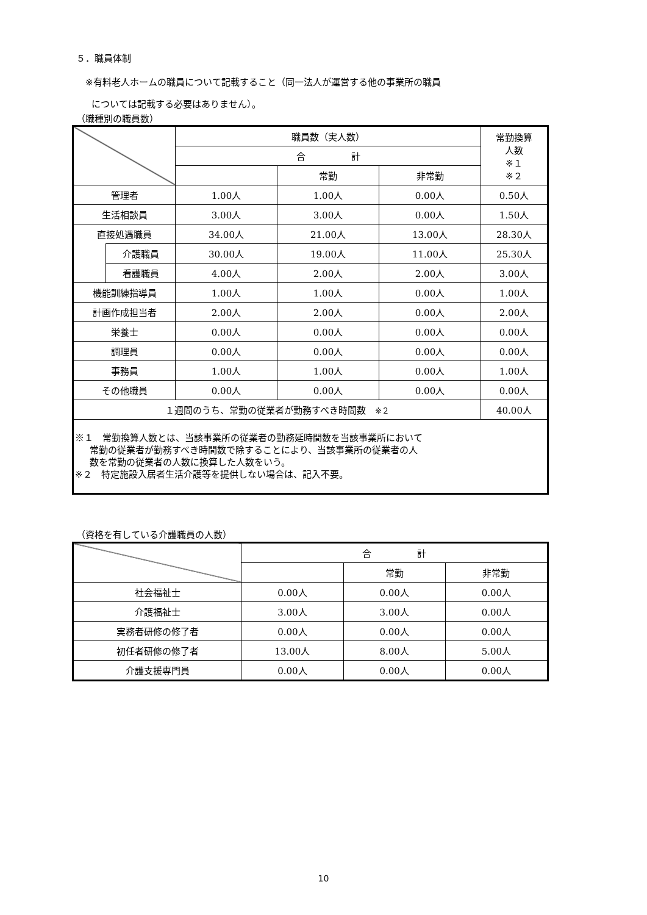５．職員体制
※有料老人ホームの職員について記載すること（同一法人が運営する他の事業所の職員
については記載する必要はありません）。
（職種別の職員数）
| | | 職員数（実人数） | | | 常勤換算 人数 ※１ ※２ |
| --- | --- | --- | --- | --- | --- |
| | | 合 計 | | | |
| | | | 常勤 | 非常勤 | |
| 管理者 | | 1.00人 | 1.00人 | 0.00人 | 0.50人 |
| 生活相談員 | | 3.00人 | 3.00人 | 0.00人 | 1.50人 |
| 直接処遇職員 | | 34.00人 | 21.00人 | 13.00人 | 28.30人 |
| | 介護職員 | 30.00人 | 19.00人 | 11.00人 | 25.30人 |
| | 看護職員 | 4.00人 | 2.00人 | 2.00人 | 3.00人 |
| 機能訓練指導員 | | 1.00人 | 1.00人 | 0.00人 | 1.00人 |
| 計画作成担当者 | | 2.00人 | 2.00人 | 0.00人 | 2.00人 |
| 栄養士 | | 0.00人 | 0.00人 | 0.00人 | 0.00人 |
| 調理員 | | 0.00人 | 0.00人 | 0.00人 | 0.00人 |
| 事務員 | | 1.00人 | 1.00人 | 0.00人 | 1.00人 |
| その他職員 | | 0.00人 | 0.00人 | 0.00人 | 0.00人 |
| １週間のうち、常勤の従業者が勤務すべき時間数 ※２ | | | | | 40.00人 |
| ※１ 常勤換算人数とは、当該事業所の従業者の勤務延時間数を当該事業所において 常勤の従業者が勤務すべき時間数で除することにより、当該事業所の従業者の人 数を常勤の従業者の人数に換算した人数をいう。 ※２ 特定施設入居者生活介護等を提供しない場合は、記入不要。 | | | | | |
（資格を有している介護職員の人数）
| | 合 計 | | |
| --- | --- | --- | --- |
| | | 常勤 | 非常勤 |
| 社会福祉士 | 0.00人 | 0.00人 | 0.00人 |
| 介護福祉士 | 3.00人 | 3.00人 | 0.00人 |
| 実務者研修の修了者 | 0.00人 | 0.00人 | 0.00人 |
| 初任者研修の修了者 | 13.00人 | 8.00人 | 5.00人 |
| 介護支援専門員 | 0.00人 | 0.00人 | 0.00人 |
10